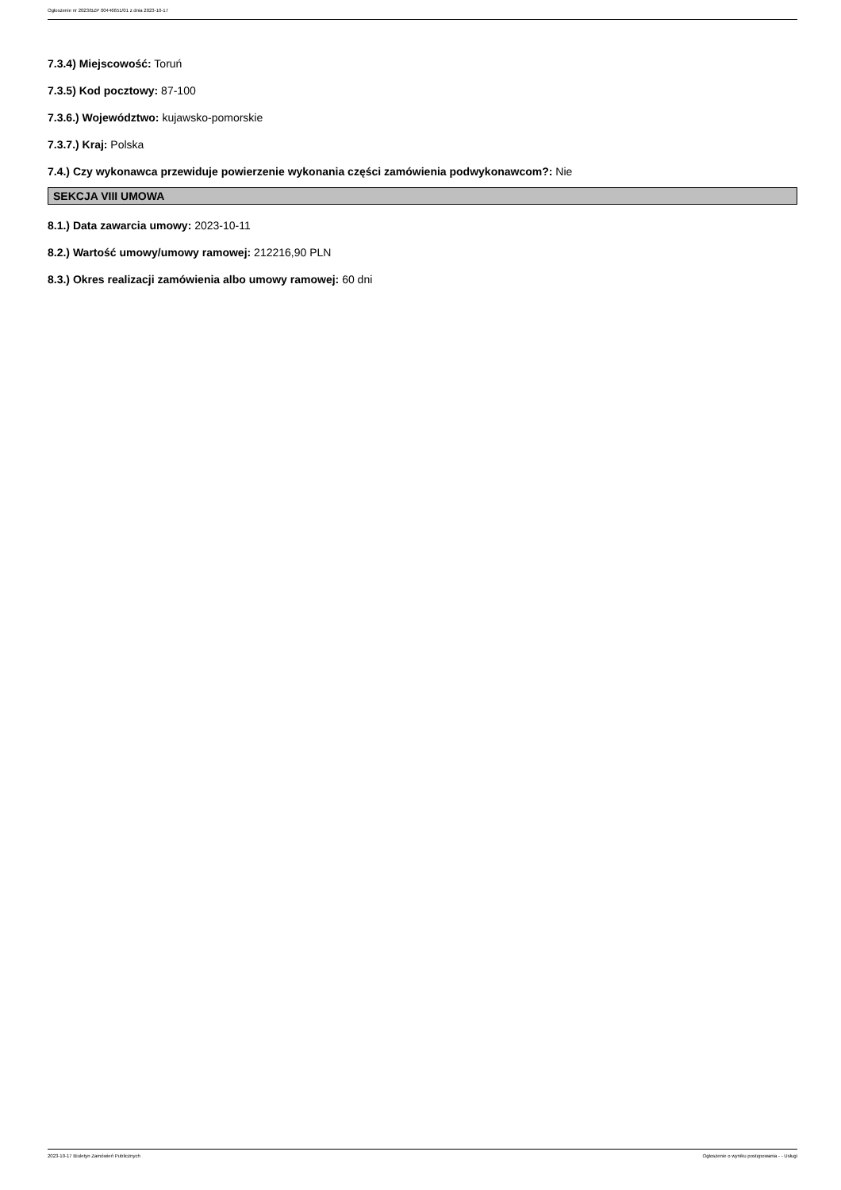Ogłoszenie nr 2023/BZP 00446651/01 z dnia 2023-10-17
7.3.4) Miejscowość: Toruń
7.3.5) Kod pocztowy: 87-100
7.3.6.) Województwo: kujawsko-pomorskie
7.3.7.) Kraj: Polska
7.4.) Czy wykonawca przewiduje powierzenie wykonania części zamówienia podwykonawcom?: Nie
SEKCJA VIII UMOWA
8.1.) Data zawarcia umowy: 2023-10-11
8.2.) Wartość umowy/umowy ramowej: 212216,90 PLN
8.3.) Okres realizacji zamówienia albo umowy ramowej: 60 dni
2023-10-17 Biuletyn Zamówień Publicznych Ogłoszenie o wyniku postępowania - - Usługi